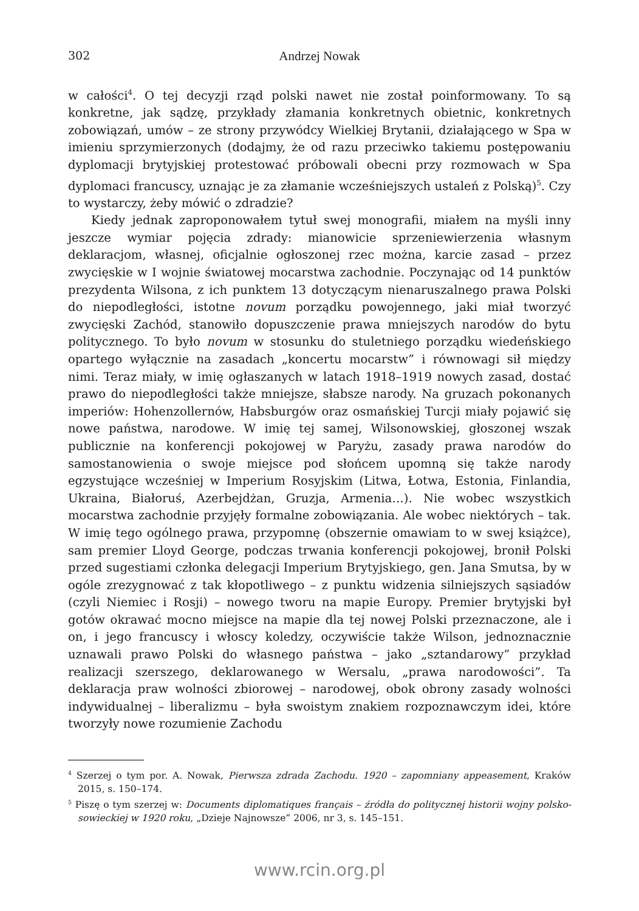302 Andrzej Nowak
w całości<sup>4</sup>. O tej decyzji rząd polski nawet nie został poinformowany. To są konkretne, jak sądzę, przykłady złamania konkretnych obietnic, konkretnych zobowiązań, umów – ze strony przywódcy Wielkiej Brytanii, działającego w Spa w imieniu sprzymierzonych (dodajmy, że od razu przeciwko takiemu postępowaniu dyplomacji brytyjskiej protestować próbowali obecni przy rozmowach w Spa dyplomaci francuscy, uznając je za złamanie wcześniejszych ustaleń z Polską)<sup>5</sup>. Czy to wystarczy, żeby mówić o zdradzie?
Kiedy jednak zaproponowałem tytuł swej monografii, miałem na myśli inny jeszcze wymiar pojęcia zdrady: mianowicie sprzeniewierzenia własnym deklaracjom, własnej, oficjalnie ogłoszonej rzec można, karcie zasad – przez zwycięskie w I wojnie światowej mocarstwa zachodnie. Poczynając od 14 punktów prezydenta Wilsona, z ich punktem 13 dotyczącym nienaruszalnego prawa Polski do niepodległości, istotne novum porządku powojennego, jaki miał tworzyć zwycięski Zachód, stanowiło dopuszczenie prawa mniejszych narodów do bytu politycznego. To było novum w stosunku do stuletniego porządku wiedeńskiego opartego wyłącznie na zasadach „koncertu mocarstw” i równowagi sił między nimi. Teraz miały, w imię ogłaszanych w latach 1918–1919 nowych zasad, dostać prawo do niepodległości także mniejsze, słabsze narody. Na gruzach pokonanych imperiów: Hohenzollernów, Habsburgów oraz osmańskiej Turcji miały pojawić się nowe państwa, narodowe. W imię tej samej, Wilsonowskiej, głoszonej wszak publicznie na konferencji pokojowej w Paryżu, zasady prawa narodów do samostanowienia o swoje miejsce pod słońcem upomną się także narody egzystujące wcześniej w Imperium Rosyjskim (Litwa, Łotwa, Estonia, Finlandia, Ukraina, Białoruś, Azerbejdżan, Gruzja, Armenia…). Nie wobec wszystkich mocarstwa zachodnie przyjęły formalne zobowiązania. Ale wobec niektórych – tak. W imię tego ogólnego prawa, przypomnę (obszernie omawiam to w swej książce), sam premier Lloyd George, podczas trwania konferencji pokojowej, bronił Polski przed sugestiami członka delegacji Imperium Brytyjskiego, gen. Jana Smutsa, by w ogóle zrezygnować z tak kłopotliwego – z punktu widzenia silniejszych sąsiadów (czyli Niemiec i Rosji) – nowego tworu na mapie Europy. Premier brytyjski był gotów okrawać mocno miejsce na mapie dla tej nowej Polski przeznaczone, ale i on, i jego francuscy i włoscy koledzy, oczywiście także Wilson, jednoznacznie uznawali prawo Polski do własnego państwa – jako „sztandarowy” przykład realizacji szerszego, deklarowanego w Wersalu, „prawa narodowości”. Ta deklaracja praw wolności zbiorowej – narodowej, obok obrony zasady wolności indywidualnej – liberalizmu – była swoistym znakiem rozpoznawczym idei, które tworzyły nowe rozumienie Zachodu
<sup>4</sup> Szerzej o tym por. A. Nowak, Pierwsza zdrada Zachodu. 1920 – zapomniany appeasement, Kraków 2015, s. 150–174.
<sup>5</sup> Piszę o tym szerzej w: Documents diplomatiques français – źródła do politycznej historii wojny polsko-sowieckiej w 1920 roku, „Dzieje Najnowsze” 2006, nr 3, s. 145–151.
www.rcin.org.pl